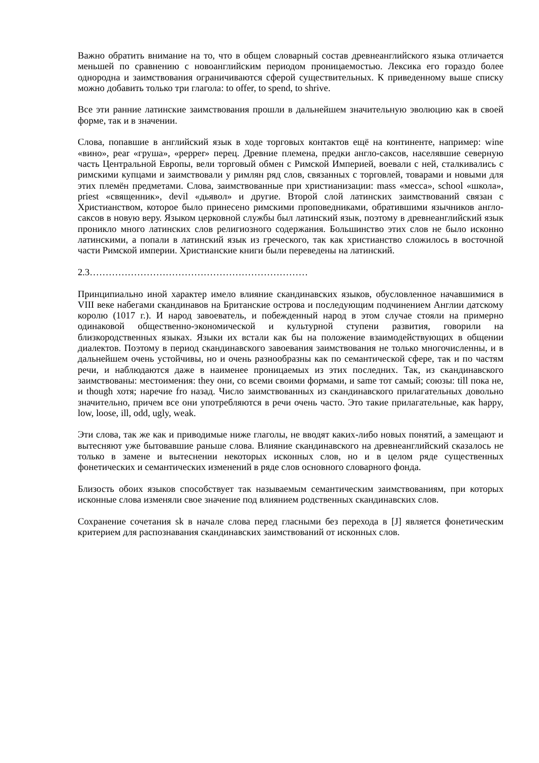Важно обратить внимание на то, что в общем словарный состав древнеанглийского языка отличается меньшей по сравнению с новоанглийским периодом проницаемостью. Лексика его гораздо более однородна и заимствования ограничиваются сферой существительных. К приведенному выше списку можно добавить только три глагола: to offer, to spend, to shrive.
Все эти ранние латинские заимствования прошли в дальнейшем значительную эволюцию как в своей форме, так и в значении.
Слова, попавшие в английский язык в ходе торговых контактов ещё на континенте, например: wine «вино», pear «груша», «pepper» перец. Древние племена, предки англо-саксов, населявшие северную часть Центральной Европы, вели торговый обмен с Римской Империей, воевали с ней, сталкивались с римскими купцами и заимствовали у римлян ряд слов, связанных с торговлей, товарами и новыми для этих племён предметами. Слова, заимствованные при христианизации: mass «месса», school «школа», priest «священник», devil «дьявол» и другие. Второй слой латинских заимствований связан с Христианством, которое было принесено римскими проповедниками, обратившими язычников англо-саксов в новую веру. Языком церковной службы был латинский язык, поэтому в древнеанглийский язык проникло много латинских слов религиозного содержания. Большинство этих слов не было исконно латинскими, а попали в латинский язык из греческого, так как христианство сложилось в восточной части Римской империи. Христианские книги были переведены на латинский.
2.3……………………………………………………………
Принципиально иной характер имело влияние скандинавских языков, обусловленное начавшимися в VIII веке набегами скандинавов на Британские острова и последующим подчинением Англии датскому королю (1017 г.). И народ завоеватель, и побежденный народ в этом случае стояли на примерно одинаковой общественно-экономической и культурной ступени развития, говорили на близкородственных языках. Языки их встали как бы на положение взаимодействующих в общении диалектов. Поэтому в период скандинавского завоевания заимствования не только многочисленны, и в дальнейшем очень устойчивы, но и очень разнообразны как по семантической сфере, так и по частям речи, и наблюдаются даже в наименее проницаемых из этих последних. Так, из скандинавского заимствованы: местоимения: they они, со всеми своими формами, и same тот самый; союзы: till пока не, и though хотя; наречие fro назад. Число заимствованных из скандинавского прилагательных довольно значительно, причем все они употребляются в речи очень часто. Это такие прилагательные, как happy, low, loose, ill, odd, ugly, weak.
Эти слова, так же как и приводимые ниже глаголы, не вводят каких-либо новых понятий, а замещают и вытесняют уже бытовавшие раньше слова. Влияние скандинавского на древнеанглийский сказалось не только в замене и вытеснении некоторых исконных слов, но и в целом ряде существенных фонетических и семантических изменений в ряде слов основного словарного фонда.
Близость обоих языков способствует так называемым семантическим заимствованиям, при которых исконные слова изменяли свое значение под влиянием родственных скандинавских слов.
Сохранение сочетания sk в начале слова перед гласными без перехода в [J] является фонетическим критерием для распознавания скандинавских заимствований от исконных слов.